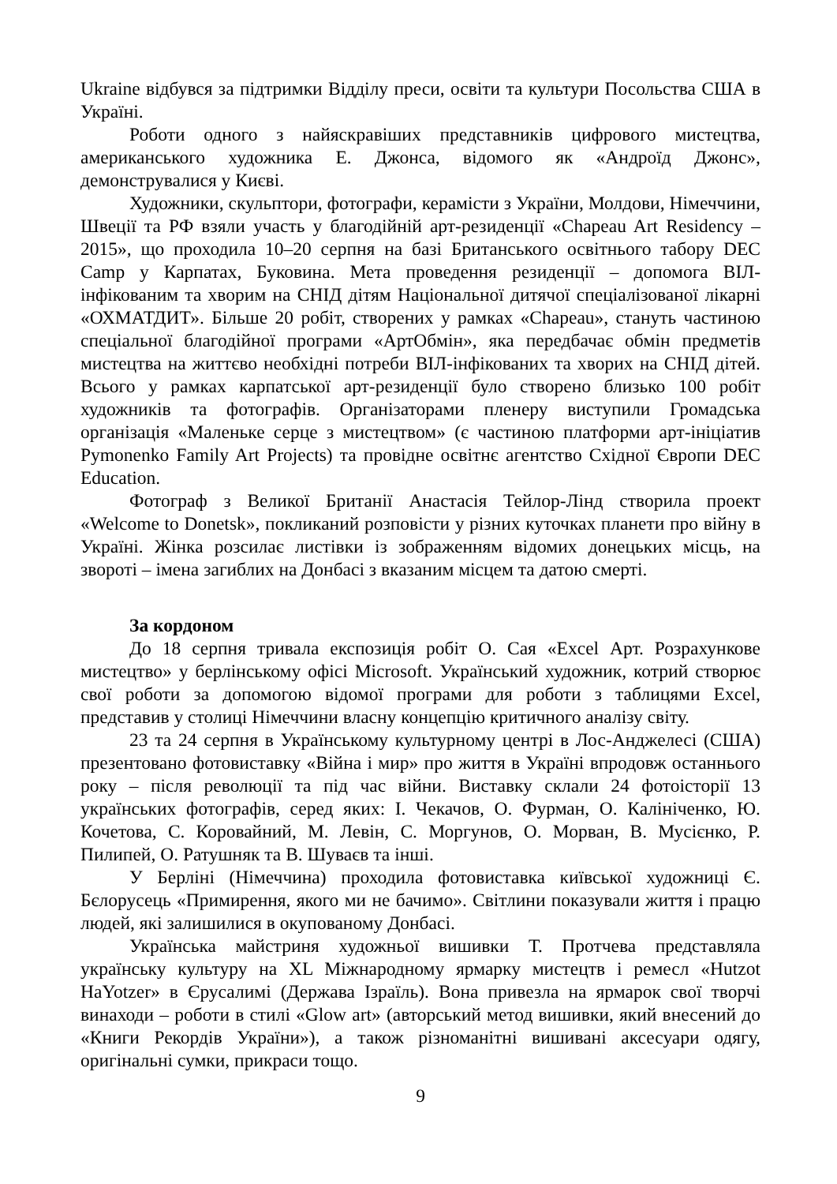Ukraine відбувся за підтримки Відділу преси, освіти та культури Посольства США в Україні.
Роботи одного з найяскравіших представників цифрового мистецтва, американського художника Е. Джонса, відомого як «Андроїд Джонс», демонструвалися у Києві.
Художники, скульптори, фотографи, керамісти з України, Молдови, Німеччини, Швеції та РФ взяли участь у благодійній арт-резиденції «Chapeau Art Residency – 2015», що проходила 10–20 серпня на базі Британського освітнього табору DEC Camp у Карпатах, Буковина. Мета проведення резиденції – допомога ВІЛ-інфікованим та хворим на СНІД дітям Національної дитячої спеціалізованої лікарні «ОХМАТДИТ». Більше 20 робіт, створених у рамках «Chapeau», стануть частиною спеціальної благодійної програми «АртОбмін», яка передбачає обмін предметів мистецтва на життєво необхідні потреби ВІЛ-інфікованих та хворих на СНІД дітей. Всього у рамках карпатської арт-резиденції було створено близько 100 робіт художників та фотографів. Організаторами пленеру виступили Громадська організація «Маленьке серце з мистецтвом» (є частиною платформи арт-ініціатив Pymonenko Family Art Projects) та провідне освітнє агентство Східної Європи DEC Education.
Фотограф з Великої Британії Анастасія Тейлор-Лінд створила проект «Welcome to Donetsk», покликаний розповісти у різних куточках планети про війну в Україні. Жінка розсилає листівки із зображенням відомих донецьких місць, на звороті – імена загиблих на Донбасі з вказаним місцем та датою смерті.
За кордоном
До 18 серпня тривала експозиція робіт О. Сая «Excel Арт. Розрахункове мистецтво» у берлінському офісі Microsoft. Український художник, котрий створює свої роботи за допомогою відомої програми для роботи з таблицями Excel, представив у столиці Німеччини власну концепцію критичного аналізу світу.
23 та 24 серпня в Українському культурному центрі в Лос-Анджелесі (США) презентовано фотовиставку «Війна і мир» про життя в Україні впродовж останнього року – після революції та під час війни. Виставку склали 24 фотоісторії 13 українських фотографів, серед яких: І. Чекачов, О. Фурман, О. Калініченко, Ю. Кочетова, С. Коровайний, М. Левін, С. Моргунов, О. Морван, В. Мусієнко, Р. Пилипей, О. Ратушняк та В. Шуваєв та інші.
У Берліні (Німеччина) проходила фотовиставка київської художниці Є. Бєлорусець «Примирення, якого ми не бачимо». Світлини показували життя і працю людей, які залишилися в окупованому Донбасі.
Українська майстриня художньої вишивки Т. Протчева представляла українську культуру на XL Міжнародному ярмарку мистецтв і ремесл «Hutzot HaYotzer» в Єрусалимі (Держава Ізраїль). Вона привезла на ярмарок свої творчі винаходи – роботи в стилі «Glow art» (авторський метод вишивки, який внесений до «Книги Рекордів України»), а також різноманітні вишивані аксесуари одягу, оригінальні сумки, прикраси тощо.
9